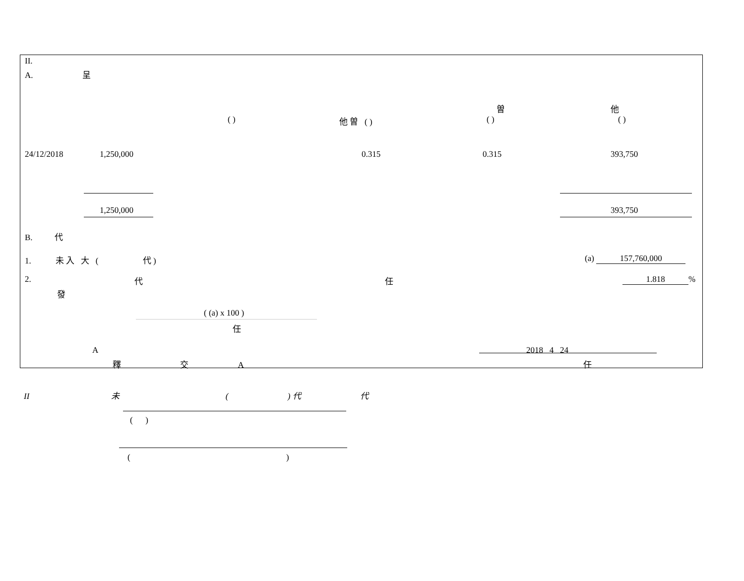II.
A. 呈
曽 他
( ) 他 曽 ( ) ( ) ( )
24/12/2018 1,250,000 0.315 0.315 393,750
1,250,000 393,750
B. 代
1. 未 入 大 ( 代 ) (a) 157,760,000
2. 代 任 1.818%
發
( (a) x 100 )
任
A 2018 4 24
釋 交 A 任
II 未 ( ) 代 代
( )
( )